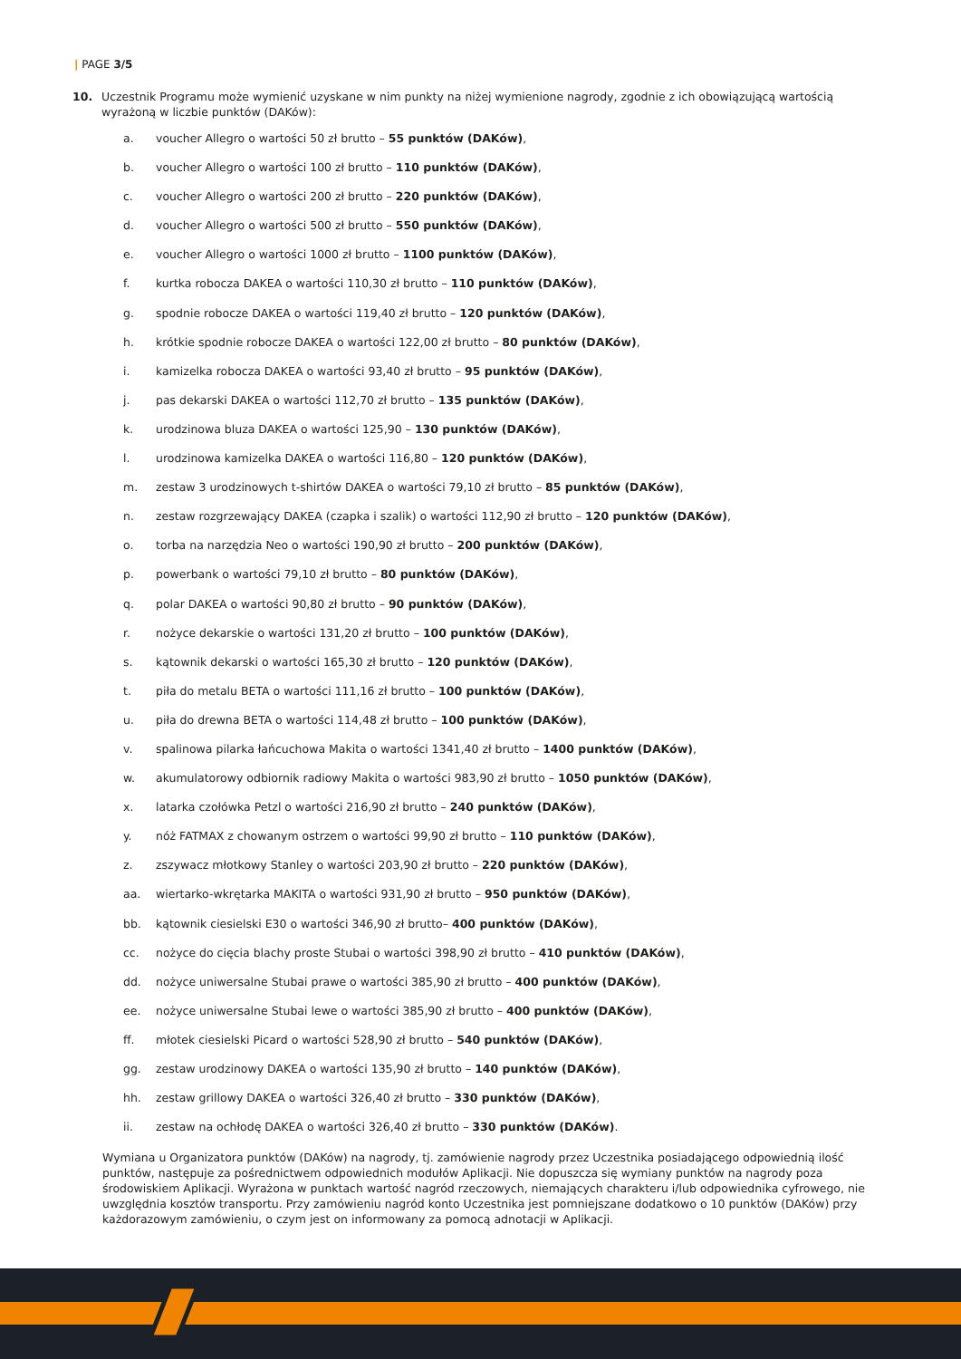| PAGE 3/5
10. Uczestnik Programu może wymienić uzyskane w nim punkty na niżej wymienione nagrody, zgodnie z ich obowiązującą wartością wyrażoną w liczbie punktów (DAKów):
a. voucher Allegro o wartości 50 zł brutto – 55 punktów (DAKów),
b. voucher Allegro o wartości 100 zł brutto – 110 punktów (DAKów),
c. voucher Allegro o wartości 200 zł brutto – 220 punktów (DAKów),
d. voucher Allegro o wartości 500 zł brutto – 550 punktów (DAKów),
e. voucher Allegro o wartości 1000 zł brutto – 1100 punktów (DAKów),
f. kurtka robocza DAKEA o wartości 110,30 zł brutto – 110 punktów (DAKów),
g. spodnie robocze DAKEA o wartości 119,40 zł brutto – 120 punktów (DAKów),
h. krótkie spodnie robocze DAKEA o wartości 122,00 zł brutto – 80 punktów (DAKów),
i. kamizelka robocza DAKEA o wartości 93,40 zł brutto – 95 punktów (DAKów),
j. pas dekarski DAKEA o wartości 112,70 zł brutto – 135 punktów (DAKów),
k. urodzinowa bluza DAKEA o wartości 125,90 – 130 punktów (DAKów),
l. urodzinowa kamizelka DAKEA o wartości 116,80 – 120 punktów (DAKów),
m. zestaw 3 urodzinowych t-shirtów DAKEA o wartości 79,10 zł brutto – 85 punktów (DAKów),
n. zestaw rozgrzewający DAKEA (czapka i szalik) o wartości 112,90 zł brutto – 120 punktów (DAKów),
o. torba na narzędzia Neo o wartości 190,90 zł brutto – 200 punktów (DAKów),
p. powerbank o wartości 79,10 zł brutto – 80 punktów (DAKów),
q. polar DAKEA o wartości 90,80 zł brutto – 90 punktów (DAKów),
r. nożyce dekarskie o wartości 131,20 zł brutto – 100 punktów (DAKów),
s. kątownik dekarski o wartości 165,30 zł brutto – 120 punktów (DAKów),
t. piła do metalu BETA o wartości 111,16 zł brutto – 100 punktów (DAKów),
u. piła do drewna BETA o wartości 114,48 zł brutto – 100 punktów (DAKów),
v. spalinowa pilarka łańcuchowa Makita o wartości 1341,40 zł brutto – 1400 punktów (DAKów),
w. akumulatorowy odbiornik radiowy Makita o wartości 983,90 zł brutto – 1050 punktów (DAKów),
x. latarka czołówka Petzl o wartości 216,90 zł brutto – 240 punktów (DAKów),
y. nóż FATMAX z chowanym ostrzem o wartości 99,90 zł brutto – 110 punktów (DAKów),
z. zszywacz młotkowy Stanley o wartości 203,90 zł brutto – 220 punktów (DAKów),
aa. wiertarko-wkrętarka MAKITA o wartości 931,90 zł brutto – 950 punktów (DAKów),
bb. kątownik ciesielski E30 o wartości 346,90 zł brutto– 400 punktów (DAKów),
cc. nożyce do cięcia blachy proste Stubai o wartości 398,90 zł brutto – 410 punktów (DAKów),
dd. nożyce uniwersalne Stubai prawe o wartości 385,90 zł brutto – 400 punktów (DAKów),
ee. nożyce uniwersalne Stubai lewe o wartości 385,90 zł brutto – 400 punktów (DAKów),
ff. młotek ciesielski Picard o wartości 528,90 zł brutto – 540 punktów (DAKów),
gg. zestaw urodzinowy DAKEA o wartości 135,90 zł brutto – 140 punktów (DAKów),
hh. zestaw grillowy DAKEA o wartości 326,40 zł brutto – 330 punktów (DAKów),
ii. zestaw na ochłodę DAKEA o wartości 326,40 zł brutto – 330 punktów (DAKów).
Wymiana u Organizatora punktów (DAKów) na nagrody, tj. zamówienie nagrody przez Uczestnika posiadającego odpowiednią ilość punktów, następuje za pośrednictwem odpowiednich modułów Aplikacji. Nie dopuszcza się wymiany punktów na nagrody poza środowiskiem Aplikacji. Wyrażona w punktach wartość nagród rzeczowych, niemających charakteru i/lub odpowiednika cyfrowego, nie uwzględnia kosztów transportu. Przy zamówieniu nagród konto Uczestnika jest pomniejszane dodatkowo o 10 punktów (DAKów) przy każdorazowym zamówieniu, o czym jest on informowany za pomocą adnotacji w Aplikacji.